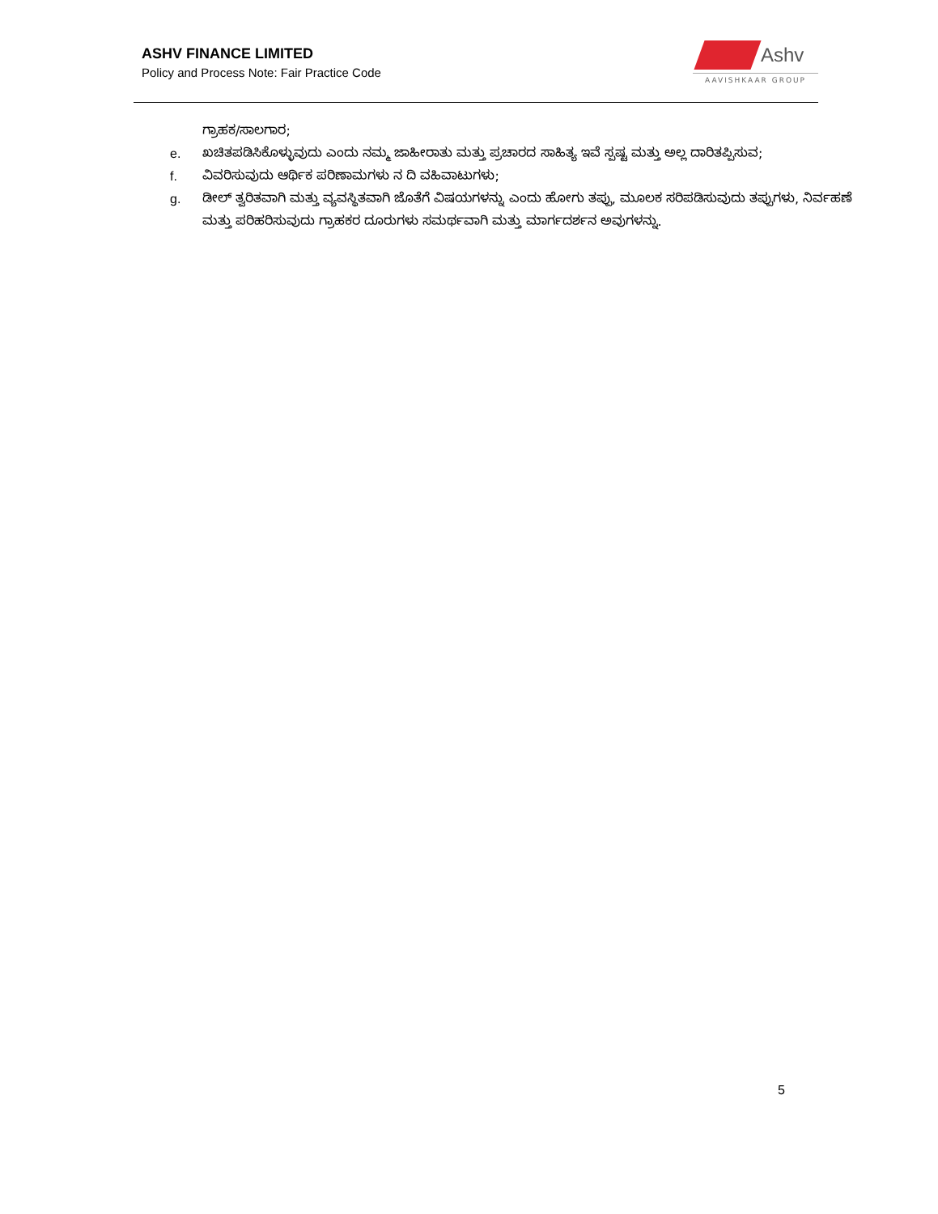ASHV FINANCE LIMITED
Policy and Process Note: Fair Practice Code
Ashv
AAVISHKAAR GROUP
ಗ್ರಾಹಕ/ಸಾಲಗಾರ;
e. ಖಚಿತಪಡಿಸಿಕೊಳ್ಳುವುದು ಎಂದು ನಮ್ಮ ಜಾಹೀರಾತು ಮತ್ತು ಪ್ರಚಾರದ ಸಾಹಿತ್ಯ ಇವೆ ಸ್ಪಷ್ಟ ಮತ್ತು ಅಲ್ಲ ದಾರಿತಪ್ಪಿಸುವ;
f. ವಿವರಿಸುವುದು ಆರ್ಥಿಕ ಪರಿಣಾಮಗಳು ನ ದಿ ವಹಿವಾಟುಗಳು;
g. ಡೀಲ್ ತ್ವರಿತವಾಗಿ ಮತ್ತು ವ್ಯವಸ್ಥಿತವಾಗಿ ಜೊತೆಗೆ ವಿಷಯಗಳನ್ನು ಎಂದು ಹೋಗು ತಪ್ಪು, ಮೂಲಕ ಸರಿಪಡಿಸುವುದು ತಪ್ಪುಗಳು, ನಿರ್ವಹಣೆ ಮತ್ತು ಪರಿಹರಿಸುವುದು ಗ್ರಾಹಕರ ದೂರುಗಳು ಸಮರ್ಥವಾಗಿ ಮತ್ತು ಮಾರ್ಗದರ್ಶನ ಅವುಗಳನ್ನು.
5